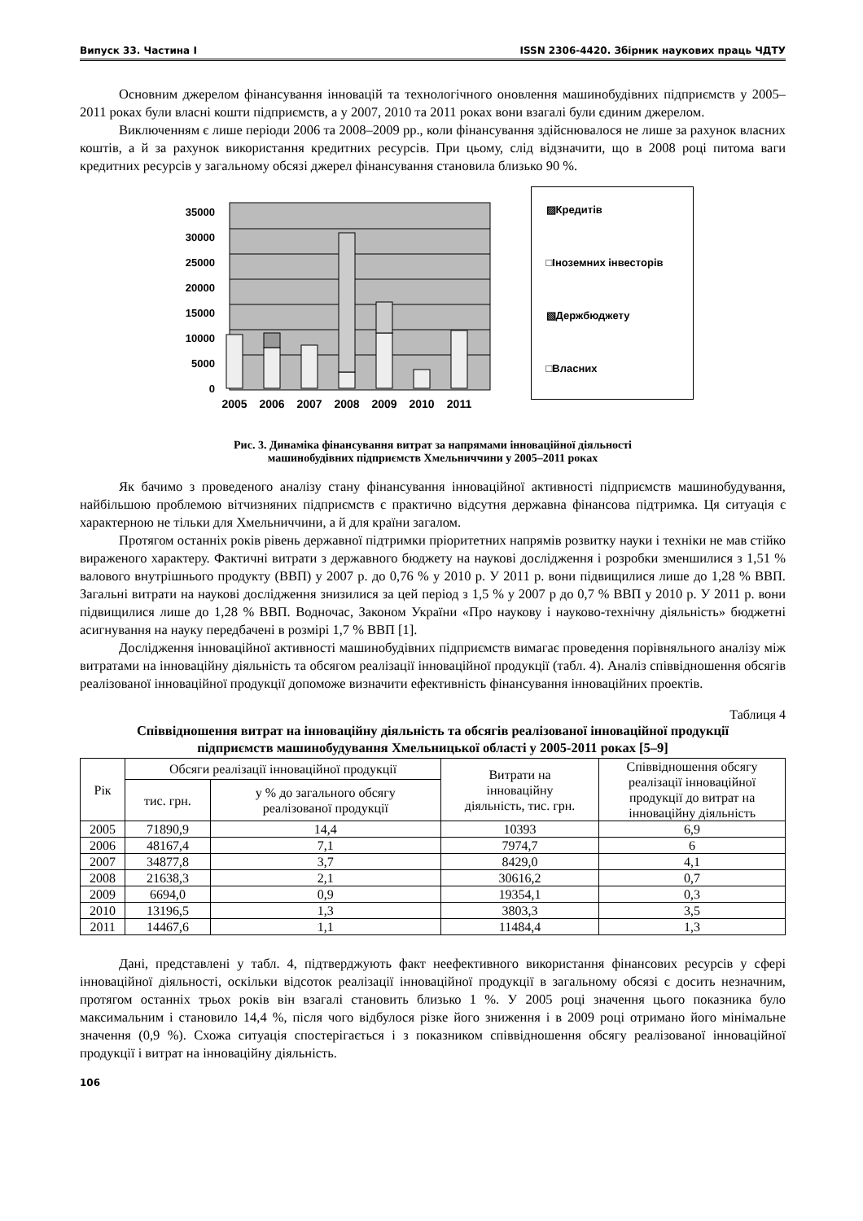Випуск 33. Частина I ISSN 2306-4420. Збірник наукових праць ЧДТУ
Основним джерелом фінансування інновацій та технологічного оновлення машинобудівних підприємств у 2005–2011 роках були власні кошти підприємств, а у 2007, 2010 та 2011 роках вони взагалі були єдиним джерелом.
Виключенням є лише періоди 2006 та 2008–2009 рр., коли фінансування здійснювалося не лише за рахунок власних коштів, а й за рахунок використання кредитних ресурсів. При цьому, слід відзначити, що в 2008 році питома ваги кредитних ресурсів у загальному обсязі джерел фінансування становила близько 90 %.
35000
30000
25000
20000
15000
10000
5000
0
2005
2006
2007
2008
2009
2010
2011
▨Кредитів
□Іноземних інвесторів
▧Держбюджету
□Власних
Рис. 3. Динаміка фінансування витрат за напрямами інноваційної діяльності
машинобудівних підприємств Хмельниччини у 2005–2011 роках
Як бачимо з проведеного аналізу стану фінансування інноваційної активності підприємств машинобудування, найбільшою проблемою вітчизняних підприємств є практично відсутня державна фінансова підтримка. Ця ситуація є характерною не тільки для Хмельниччини, а й для країни загалом.
Протягом останніх років рівень державної підтримки пріоритетних напрямів розвитку науки і техніки не мав стійко вираженого характеру. Фактичні витрати з державного бюджету на наукові дослідження і розробки зменшилися з 1,51 % валового внутрішнього продукту (ВВП) у 2007 р. до 0,76 % у 2010 р. У 2011 р. вони підвищилися лише до 1,28 % ВВП. Загальні витрати на наукові дослідження знизилися за цей період з 1,5 % у 2007 р до 0,7 % ВВП у 2010 р. У 2011 р. вони підвищилися лише до 1,28 % ВВП. Водночас, Законом України «Про наукову і науково-технічну діяльність» бюджетні асигнування на науку передбачені в розмірі 1,7 % ВВП [1].
Дослідження інноваційної активності машинобудівних підприємств вимагає проведення порівняльного аналізу між витратами на інноваційну діяльність та обсягом реалізації інноваційної продукції (табл. 4). Аналіз співвідношення обсягів реалізованої інноваційної продукції допоможе визначити ефективність фінансування інноваційних проектів.
Таблиця 4
Співвідношення витрат на інноваційну діяльність та обсягів реалізованої інноваційної продукції
підприємств машинобудування Хмельницької області у 2005-2011 роках [5–9]
| Рік | Обсяги реалізації інноваційної продукції | | Витрати на інноваційну діяльність, тис. грн. | Співвідношення обсягу реалізації інноваційної продукції до витрат на інноваційну діяльність |
| --- | --- | --- | --- | --- |
| | тис. грн. | у % до загального обсягу реалізованої продукції | | |
| 2005 | 71890,9 | 14,4 | 10393 | 6,9 |
| 2006 | 48167,4 | 7,1 | 7974,7 | 6 |
| 2007 | 34877,8 | 3,7 | 8429,0 | 4,1 |
| 2008 | 21638,3 | 2,1 | 30616,2 | 0,7 |
| 2009 | 6694,0 | 0,9 | 19354,1 | 0,3 |
| 2010 | 13196,5 | 1,3 | 3803,3 | 3,5 |
| 2011 | 14467,6 | 1,1 | 11484,4 | 1,3 |
Дані, представлені у табл. 4, підтверджують факт неефективного використання фінансових ресурсів у сфері інноваційної діяльності, оскільки відсоток реалізації інноваційної продукції в загальному обсязі є досить незначним, протягом останніх трьох років він взагалі становить близько 1 %. У 2005 році значення цього показника було максимальним і становило 14,4 %, після чого відбулося різке його зниження і в 2009 році отримано його мінімальне значення (0,9 %). Схожа ситуація спостерігається і з показником співвідношення обсягу реалізованої інноваційної продукції і витрат на інноваційну діяльність.
106